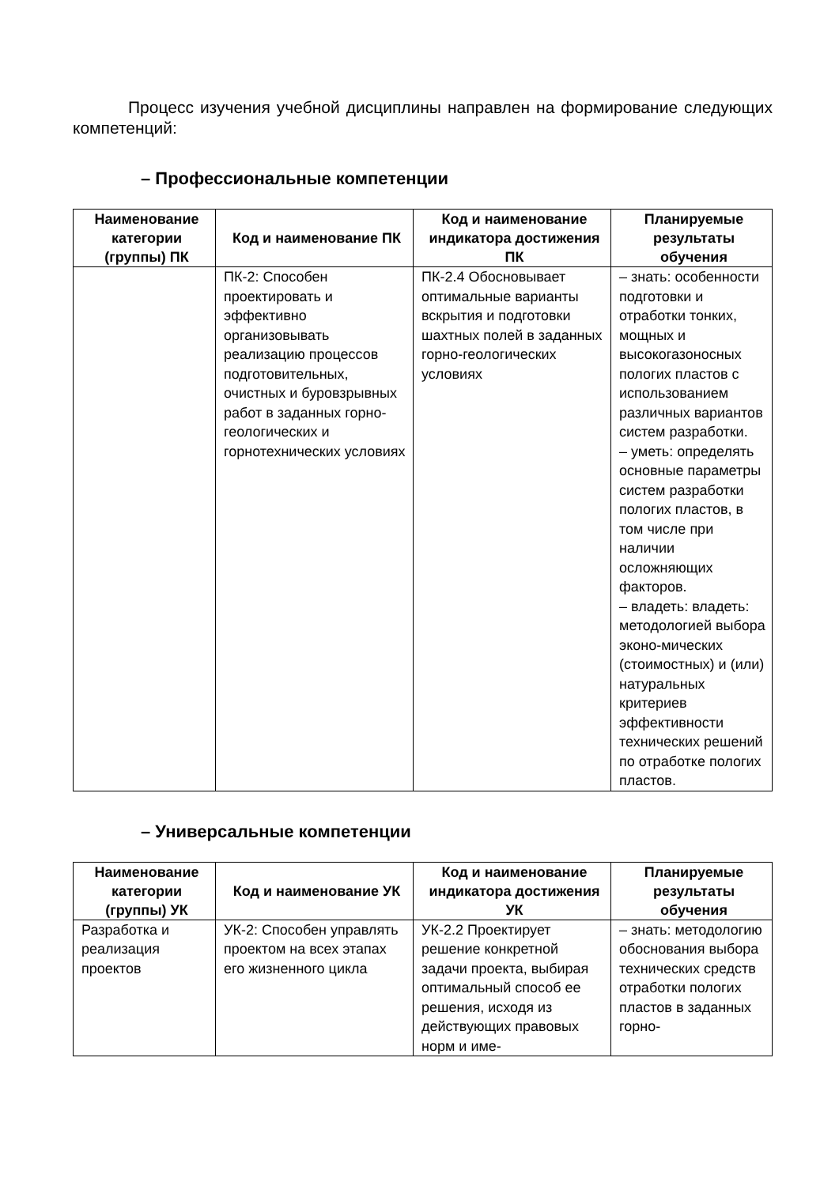Процесс изучения учебной дисциплины направлен на формирование следующих компетенций:
– Профессиональные компетенции
| Наименование категории (группы) ПК | Код и наименование ПК | Код и наименование индикатора достижения ПК | Планируемые результаты обучения |
| --- | --- | --- | --- |
| | ПК-2: Способен проектировать и эффективно организовывать реализацию процессов подготовительных, очистных и буровзрывных работ в заданных горно-геологических и горнотехнических условиях | ПК-2.4 Обосновывает оптимальные варианты вскрытия и подготовки шахтных полей в заданных горно-геологических условиях | – знать: особенности подготовки и отработки тонких, мощных и высокогазоносных пологих пластов с использованием различных вариантов систем разработки. – уметь: определять основные параметры систем разработки пологих пластов, в том числе при наличии осложняющих факторов. – владеть: владеть: методологией выбора эконо-мических (стоимостных) и (или) натуральных критериев эффективности технических решений по отработке пологих пластов. |
– Универсальные компетенции
| Наименование категории (группы) УК | Код и наименование УК | Код и наименование индикатора достижения УК | Планируемые результаты обучения |
| --- | --- | --- | --- |
| Разработка и реализация проектов | УК-2: Способен управлять проектом на всех этапах его жизненного цикла | УК-2.2 Проектирует решение конкретной задачи проекта, выбирая оптимальный способ ее решения, исходя из действующих правовых норм и име- | – знать: методологию обоснования выбора технических средств отработки пологих пластов в заданных горно- |